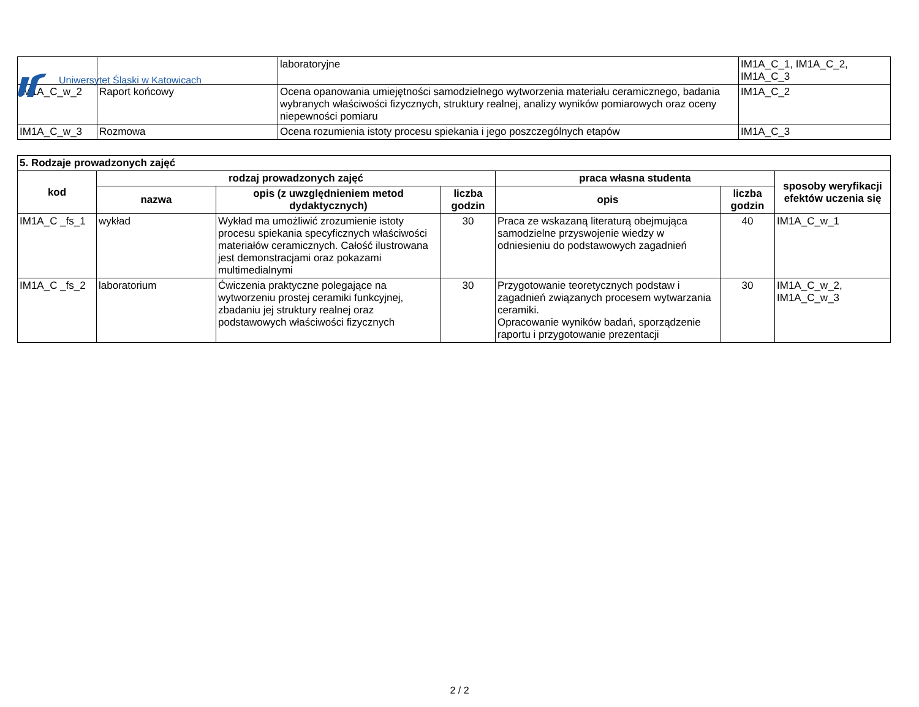Uniwersytet Śląski w Katowicach
| | | laboratoryjne | IM1A_C_1, IM1A_C_2, IM1A_C_3 |
| IM1A_C_w_2 | Raport końcowy | Ocena opanowania umiejętności samodzielnego wytworzenia materiału ceramicznego, badania wybranych właściwości fizycznych, struktury realnej, analizy wyników pomiarowych oraz oceny niepewności pomiaru | IM1A_C_2 |
| IM1A_C_w_3 | Rozmowa | Ocena rozumienia istoty procesu spiekania i jego poszczególnych etapów | IM1A_C_3 |
| 5. Rodzaje prowadzonych zajęć | | | | | | |
| --- | --- | --- | --- | --- | --- | --- |
| kod | rodzaj prowadzonych zajęć | | | praca własna studenta | | sposoby weryfikacji efektów uczenia się |
| | nazwa | opis (z uwzględnieniem metod dydaktycznych) | liczba godzin | opis | liczba godzin | |
| IM1A_C _fs_1 | wykład | Wykład ma umożliwić zrozumienie istoty procesu spiekania specyficznych właściwości materiałów ceramicznych. Całość ilustrowana jest demonstracjami oraz pokazami multimedialnymi | 30 | Praca ze wskazaną literaturą obejmująca samodzielne przyswojenie wiedzy w odniesieniu do podstawowych zagadnień | 40 | IM1A_C_w_1 |
| IM1A_C _fs_2 | laboratorium | Ćwiczenia praktyczne polegające na wytworzeniu prostej ceramiki funkcyjnej, zbadaniu jej struktury realnej oraz podstawowych właściwości fizycznych | 30 | Przygotowanie teoretycznych podstaw i zagadnień związanych procesem wytwarzania ceramiki. Opracowanie wyników badań, sporządzenie raportu i przygotowanie prezentacji | 30 | IM1A_C_w_2, IM1A_C_w_3 |
2 / 2